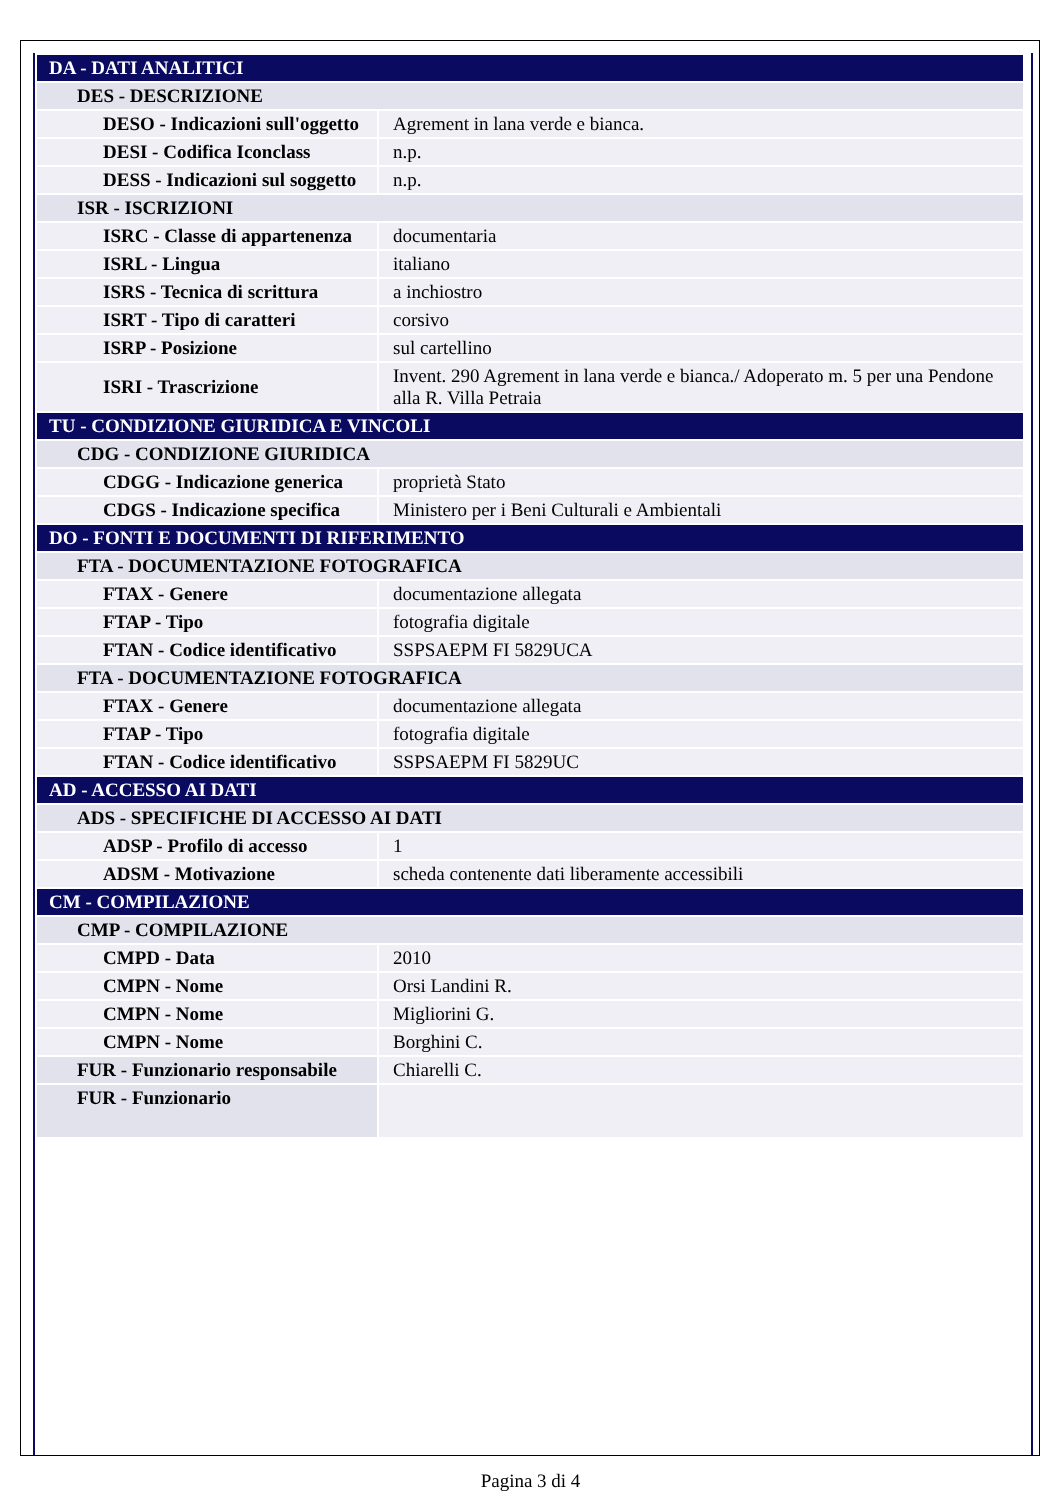| DA - DATI ANALITICI | |
| DES - DESCRIZIONE | |
| DESO - Indicazioni sull'oggetto | Agrement in lana verde e bianca. |
| DESI - Codifica Iconclass | n.p. |
| DESS - Indicazioni sul soggetto | n.p. |
| ISR - ISCRIZIONI | |
| ISRC - Classe di appartenenza | documentaria |
| ISRL - Lingua | italiano |
| ISRS - Tecnica di scrittura | a inchiostro |
| ISRT - Tipo di caratteri | corsivo |
| ISRP - Posizione | sul cartellino |
| ISRI - Trascrizione | Invent. 290 Agrement in lana verde e bianca./ Adoperato m. 5 per una Pendone alla R. Villa Petraia |
| TU - CONDIZIONE GIURIDICA E VINCOLI | |
| CDG - CONDIZIONE GIURIDICA | |
| CDGG - Indicazione generica | proprietà Stato |
| CDGS - Indicazione specifica | Ministero per i Beni Culturali e Ambientali |
| DO - FONTI E DOCUMENTI DI RIFERIMENTO | |
| FTA - DOCUMENTAZIONE FOTOGRAFICA | |
| FTAX - Genere | documentazione allegata |
| FTAP - Tipo | fotografia digitale |
| FTAN - Codice identificativo | SSPSAEPM FI 5829UCA |
| FTA - DOCUMENTAZIONE FOTOGRAFICA | |
| FTAX - Genere | documentazione allegata |
| FTAP - Tipo | fotografia digitale |
| FTAN - Codice identificativo | SSPSAEPM FI 5829UC |
| AD - ACCESSO AI DATI | |
| ADS - SPECIFICHE DI ACCESSO AI DATI | |
| ADSP - Profilo di accesso | 1 |
| ADSM - Motivazione | scheda contenente dati liberamente accessibili |
| CM - COMPILAZIONE | |
| CMP - COMPILAZIONE | |
| CMPD - Data | 2010 |
| CMPN - Nome | Orsi Landini R. |
| CMPN - Nome | Migliorini G. |
| CMPN - Nome | Borghini C. |
| FUR - Funzionario responsabile | Chiarelli C. |
| FUR - Funzionario | |
Pagina 3 di 4